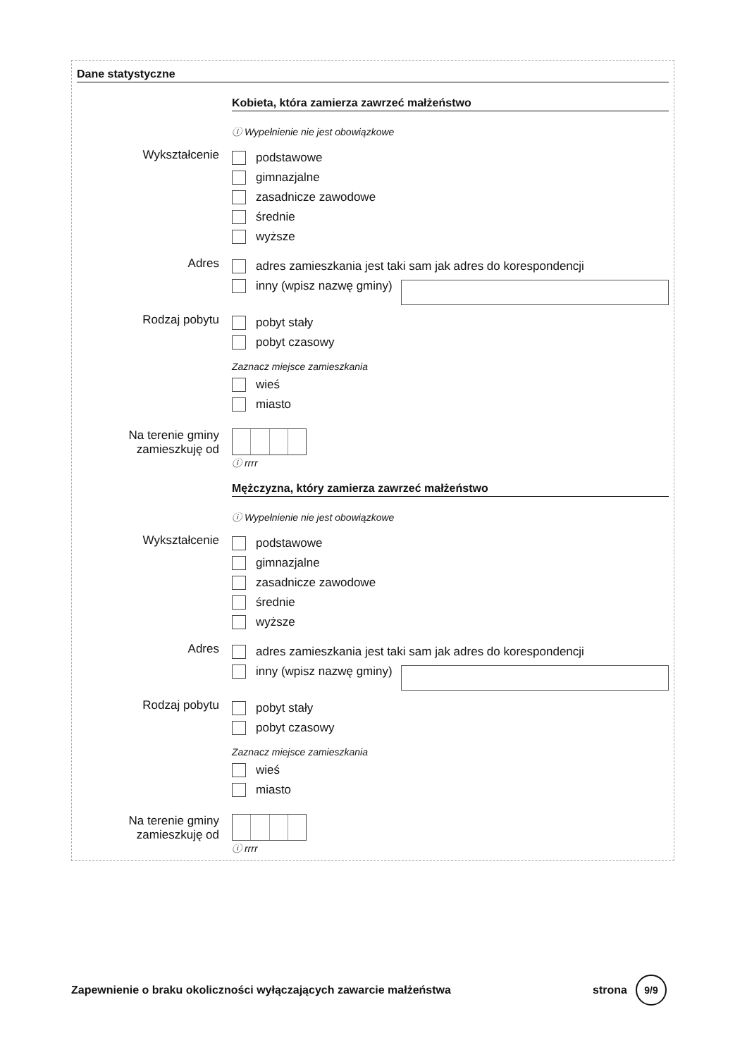Dane statystyczne
Kobieta, która zamierza zawrzeć małżeństwo
ⓘ Wypełnienie nie jest obowiązkowe
Wykształcenie
podstawowe
gimnazjalne
zasadnicze zawodowe
średnie
wyższe
Adres
adres zamieszkania jest taki sam jak adres do korespondencji
inny (wpisz nazwę gminy)
Rodzaj pobytu
pobyt stały
pobyt czasowy
Zaznacz miejsce zamieszkania
wieś
miasto
Na terenie gminy zamieszkuję od
ⓘ rrrr
Mężczyzna, który zamierza zawrzeć małżeństwo
ⓘ Wypełnienie nie jest obowiązkowe
Wykształcenie
podstawowe
gimnazjalne
zasadnicze zawodowe
średnie
wyższe
Adres
adres zamieszkania jest taki sam jak adres do korespondencji
inny (wpisz nazwę gminy)
Rodzaj pobytu
pobyt stały
pobyt czasowy
Zaznacz miejsce zamieszkania
wieś
miasto
Na terenie gminy zamieszkuję od
ⓘ rrrr
Zapewnienie o braku okoliczności wyłączających zawarcie małżeństwa strona 9/9